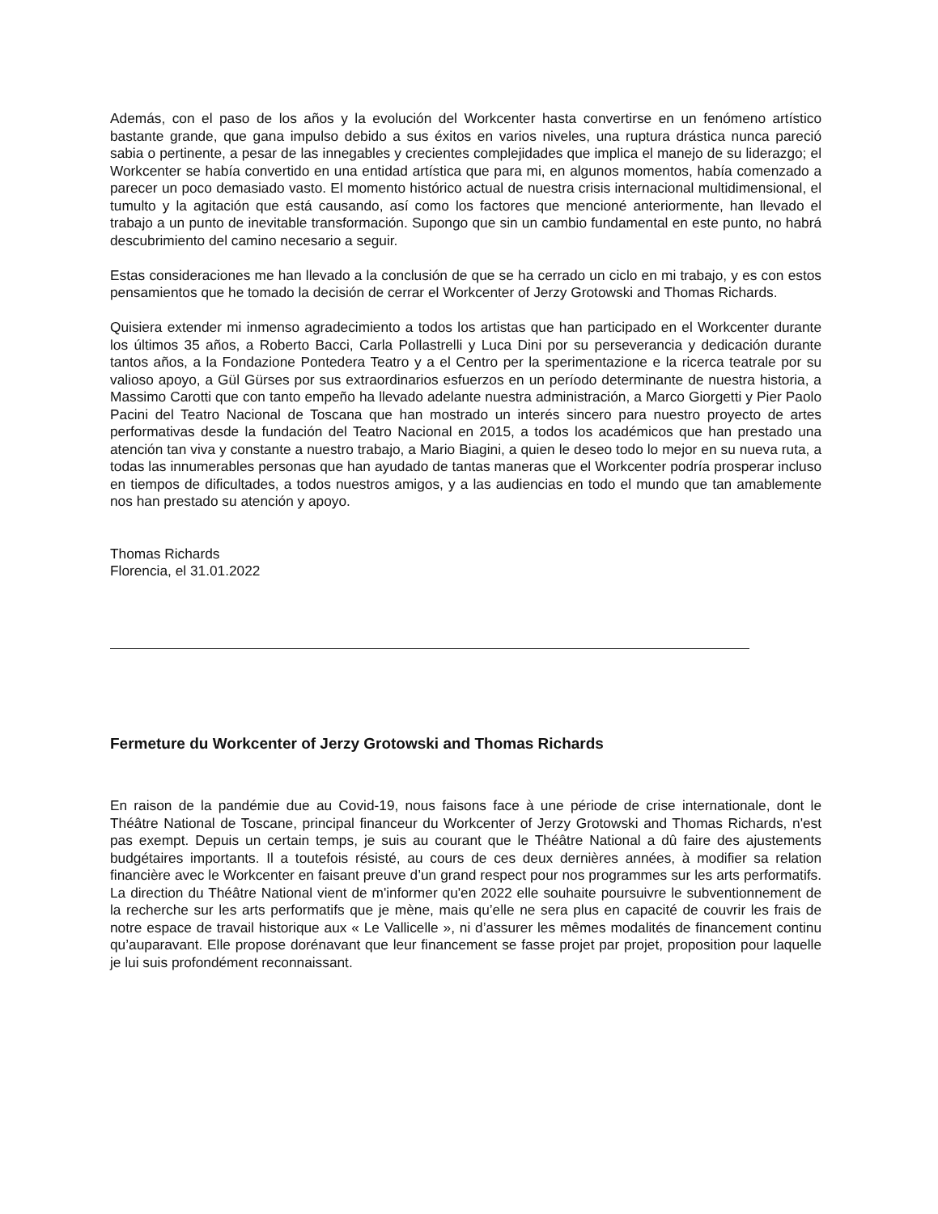Además, con el paso de los años y la evolución del Workcenter hasta convertirse en un fenómeno artístico bastante grande, que gana impulso debido a sus éxitos en varios niveles, una ruptura drástica nunca pareció sabia o pertinente, a pesar de las innegables y crecientes complejidades que implica el manejo de su liderazgo; el Workcenter se había convertido en una entidad artística que para mi, en algunos momentos, había comenzado a parecer un poco demasiado vasto. El momento histórico actual de nuestra crisis internacional multidimensional, el tumulto y la agitación que está causando, así como los factores que mencioné anteriormente, han llevado el trabajo a un punto de inevitable transformación. Supongo que sin un cambio fundamental en este punto, no habrá descubrimiento del camino necesario a seguir.
Estas consideraciones me han llevado a la conclusión de que se ha cerrado un ciclo en mi trabajo, y es con estos pensamientos que he tomado la decisión de cerrar el Workcenter of Jerzy Grotowski and Thomas Richards.
Quisiera extender mi inmenso agradecimiento a todos los artistas que han participado en el Workcenter durante los últimos 35 años, a Roberto Bacci, Carla Pollastrelli y Luca Dini por su perseverancia y dedicación durante tantos años, a la Fondazione Pontedera Teatro y a el Centro per la sperimentazione e la ricerca teatrale por su valioso apoyo, a Gül Gürses por sus extraordinarios esfuerzos en un período determinante de nuestra historia, a Massimo Carotti que con tanto empeño ha llevado adelante nuestra administración, a Marco Giorgetti y Pier Paolo Pacini del Teatro Nacional de Toscana que han mostrado un interés sincero para nuestro proyecto de artes performativas desde la fundación del Teatro Nacional en 2015, a todos los académicos que han prestado una atención tan viva y constante a nuestro trabajo, a Mario Biagini, a quien le deseo todo lo mejor en su nueva ruta, a todas las innumerables personas que han ayudado de tantas maneras que el Workcenter podría prosperar incluso en tiempos de dificultades, a todos nuestros amigos, y a las audiencias en todo el mundo que tan amablemente nos han prestado su atención y apoyo.
Thomas Richards
Florencia, el 31.01.2022
Fermeture du Workcenter of Jerzy Grotowski and Thomas Richards
En raison de la pandémie due au Covid-19, nous faisons face à une période de crise internationale, dont le Théâtre National de Toscane, principal financeur du Workcenter of Jerzy Grotowski and Thomas Richards, n'est pas exempt. Depuis un certain temps, je suis au courant que le Théâtre National a dû faire des ajustements budgétaires importants. Il a toutefois résisté, au cours de ces deux dernières années, à modifier sa relation financière avec le Workcenter en faisant preuve d’un grand respect pour nos programmes sur les arts performatifs. La direction du Théâtre National vient de m'informer qu'en 2022 elle souhaite poursuivre le subventionnement de la recherche sur les arts performatifs que je mène, mais qu’elle ne sera plus en capacité de couvrir les frais de notre espace de travail historique aux « Le Vallicelle », ni d’assurer les mêmes modalités de financement continu qu’auparavant. Elle propose dorénavant que leur financement se fasse projet par projet, proposition pour laquelle je lui suis profondément reconnaissant.